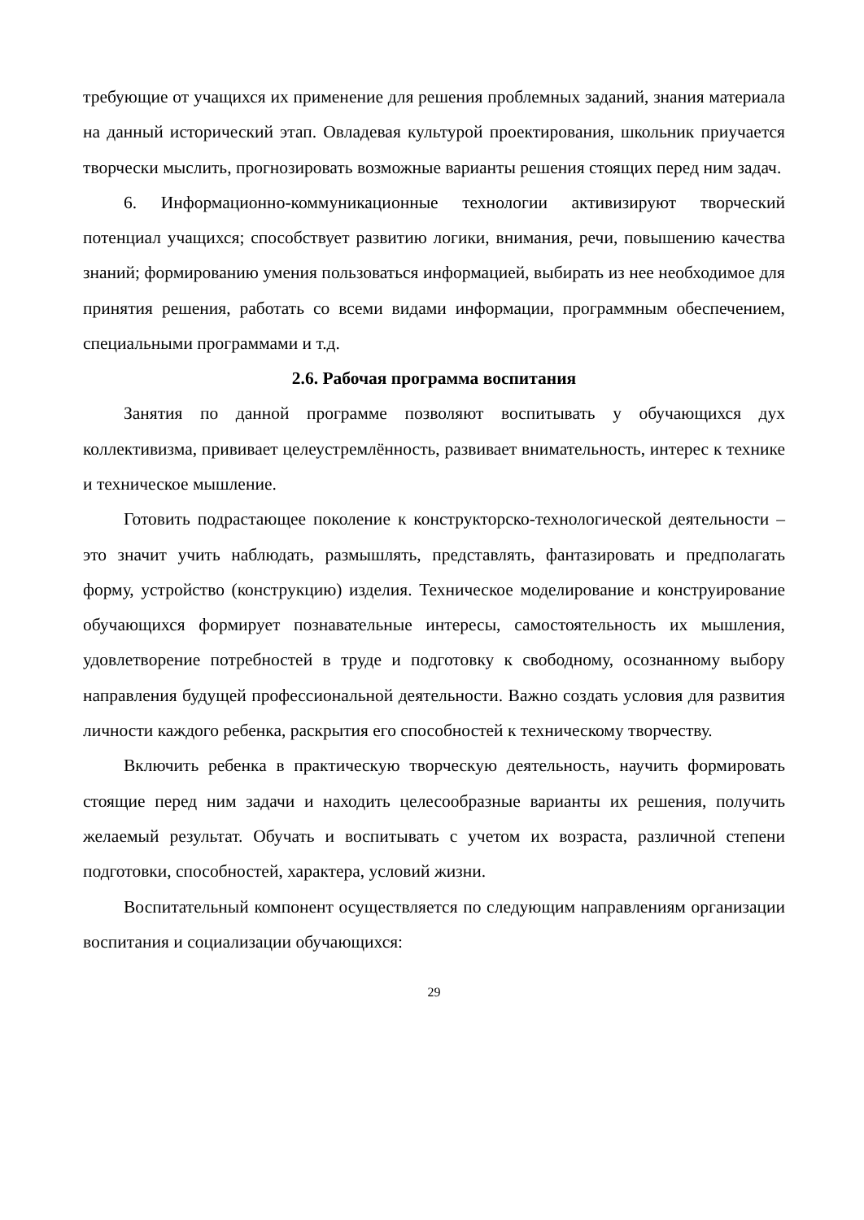требующие от учащихся их применение для решения проблемных заданий, знания материала на данный исторический этап. Овладевая культурой проектирования, школьник приучается творчески мыслить, прогнозировать возможные варианты решения стоящих перед ним задач.
6. Информационно-коммуникационные технологии активизируют творческий потенциал учащихся; способствует развитию логики, внимания, речи, повышению качества знаний; формированию умения пользоваться информацией, выбирать из нее необходимое для принятия решения, работать со всеми видами информации, программным обеспечением, специальными программами и т.д.
2.6. Рабочая программа воспитания
Занятия по данной программе позволяют воспитывать у обучающихся дух коллективизма, прививает целеустремлённость, развивает внимательность, интерес к технике и техническое мышление.
Готовить подрастающее поколение к конструкторско-технологической деятельности – это значит учить наблюдать, размышлять, представлять, фантазировать и предполагать форму, устройство (конструкцию) изделия. Техническое моделирование и конструирование обучающихся формирует познавательные интересы, самостоятельность их мышления, удовлетворение потребностей в труде и подготовку к свободному, осознанному выбору направления будущей профессиональной деятельности. Важно создать условия для развития личности каждого ребенка, раскрытия его способностей к техническому творчеству.
Включить ребенка в практическую творческую деятельность, научить формировать стоящие перед ним задачи и находить целесообразные варианты их решения, получить желаемый результат. Обучать и воспитывать с учетом их возраста, различной степени подготовки, способностей, характера, условий жизни.
Воспитательный компонент осуществляется по следующим направлениям организации воспитания и социализации обучающихся:
29